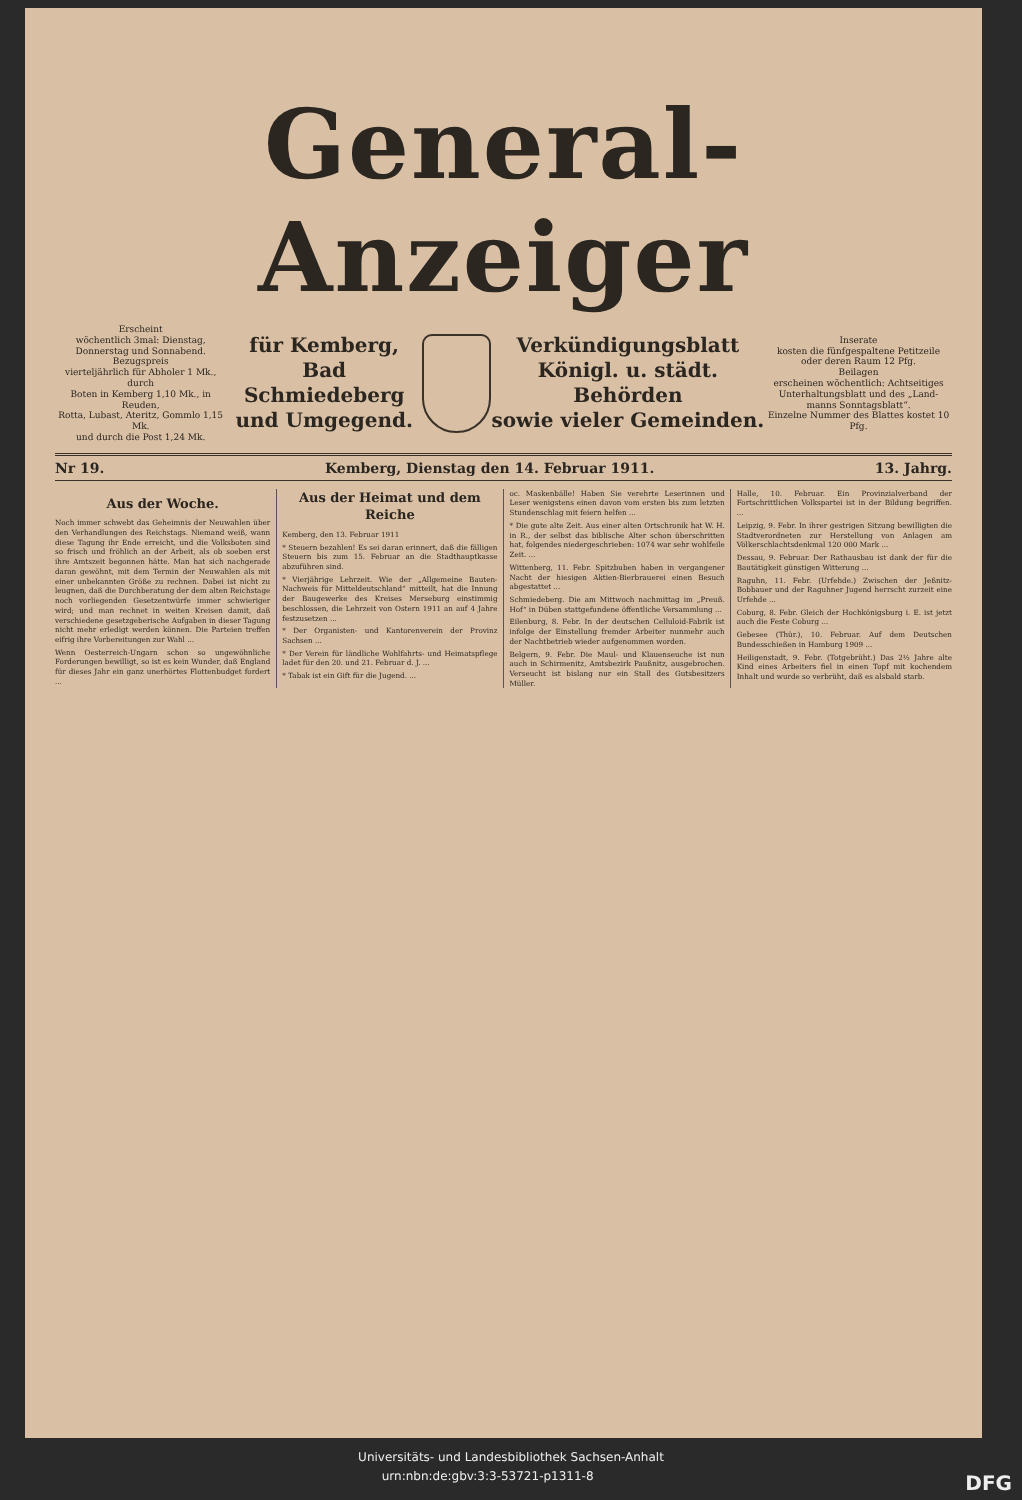General-Anzeiger
Erscheint
wöchentlich 3mal: Dienstag,
Donnerstag und Sonnabend.
Bezugspreis
vierteljährlich für Abholer 1 Mk., durch
Boten in Kemberg 1,10 Mk., in Reuden,
Rotta, Lubast, Ateritz, Gommlo 1,15 Mk.
und durch die Post 1,24 Mk.
für Kemberg,
Bad Schmiedeberg
und Umgegend.
Verkündigungsblatt
Königl. u. städt. Behörden
sowie vieler Gemeinden.
Inserate
kosten die fünfgespaltene Petitzeile
oder deren Raum 12 Pfg.
Beilagen
erscheinen wöchentlich: Achtseitiges
Unterhaltungsblatt und des „Land-
manns Sonntagsblatt“.
Einzelne Nummer des Blattes kostet 10 Pfg.
Nr 19. Kemberg, Dienstag den 14. Februar 1911. 13. Jahrg.
Aus der Woche.
Noch immer schwebt das Geheimnis der Neuwahlen über den Verhandlungen des Reichstags. Niemand weiß, wann diese Tagung ihr Ende erreicht, und die Volksboten sind so frisch und fröhlich an der Arbeit, als ob soeben erst ihre Amtszeit begonnen hätte. Man hat sich nachgerade daran gewöhnt, mit dem Termin der Neuwahlen als mit einer unbekannten Größe zu rechnen. Dabei ist nicht zu leugnen, daß die Durchberatung der dem alten Reichstage noch vorliegenden Gesetzentwürfe immer schwieriger wird; und man rechnet in weiten Kreisen damit, daß verschiedene gesetzgeberische Aufgaben in dieser Tagung nicht mehr erledigt werden können. Die Parteien treffen eifrig ihre Vorbereitungen zur Wahl ...
Wenn Oesterreich-Ungarn schon so ungewöhnliche Forderungen bewilligt, so ist es kein Wunder, daß England für dieses Jahr ein ganz unerhörtes Flottenbudget fordert ...
Aus der Heimat und dem Reiche
Kemberg, den 13. Februar 1911
* Steuern bezahlen! Es sei daran erinnert, daß die fälligen Steuern bis zum 15. Februar an die Stadthauptkasse abzuführen sind.
* Vierjährige Lehrzeit. Wie der „Allgemeine Bauten-Nachweis für Mitteldeutschland“ mitteilt, hat die Innung der Baugewerke des Kreises Merseburg einstimmig beschlossen, die Lehrzeit von Ostern 1911 an auf 4 Jahre festzusetzen ...
* Der Organisten- und Kantorenverein der Provinz Sachsen ...
* Der Verein für ländliche Wohlfahrts- und Heimatspflege ladet für den 20. und 21. Februar d. J. ...
* Tabak ist ein Gift für die Jugend. ...
oc. Maskenbälle! Haben Sie verehrte Leserinnen und Leser wenigstens einen davon vom ersten bis zum letzten Stundenschlag mit feiern helfen ...
* Die gute alte Zeit. Aus einer alten Ortschronik hat W. H. in R., der selbst das biblische Alter schon überschritten hat, folgendes niedergeschrieben: 1074 war sehr wohlfeile Zeit. ...
Wittenberg, 11. Febr. Spitzbuben haben in vergangener Nacht der hiesigen Aktien-Bierbrauerei einen Besuch abgestattet ...
Schmiedeberg. Die am Mittwoch nachmittag im „Preuß. Hof“ in Düben stattgefundene öffentliche Versammlung ...
Eilenburg, 8. Febr. In der deutschen Celluloid-Fabrik ist infolge der Einstellung fremder Arbeiter nunmehr auch der Nachtbetrieb wieder aufgenommen worden.
Belgern, 9. Febr. Die Maul- und Klauenseuche ist nun auch in Schirmenitz, Amtsbezirk Paußnitz, ausgebrochen. Verseucht ist bislang nur ein Stall des Gutsbesitzers Müller.
Halle, 10. Februar. Ein Provinzialverband der Fortschrittlichen Volkspartei ist in der Bildung begriffen. ...
Leipzig, 9. Febr. In ihrer gestrigen Sitzung bewilligten die Stadtverordneten zur Herstellung von Anlagen am Völkerschlachtsdenkmal 120 000 Mark ...
Dessau, 9. Februar. Der Rathausbau ist dank der für die Bautätigkeit günstigen Witterung ...
Raguhn, 11. Febr. (Urfehde.) Zwischen der Jeßnitz-Bobbauer und der Raguhner Jugend herrscht zurzeit eine Urfehde ...
Coburg, 8. Febr. Gleich der Hochkönigsburg i. E. ist jetzt auch die Feste Coburg ...
Gebesee (Thür.), 10. Februar. Auf dem Deutschen Bundesschießen in Hamburg 1909 ...
Heiligenstadt, 9. Febr. (Totgebrüht.) Das 2½ Jahre alte Kind eines Arbeiters fiel in einen Topf mit kochendem Inhalt und wurde so verbrüht, daß es alsbald starb.
Universitäts- und Landesbibliothek Sachsen-Anhalt
urn:nbn:de:gbv:3:3-53721-p1311-8 DFG